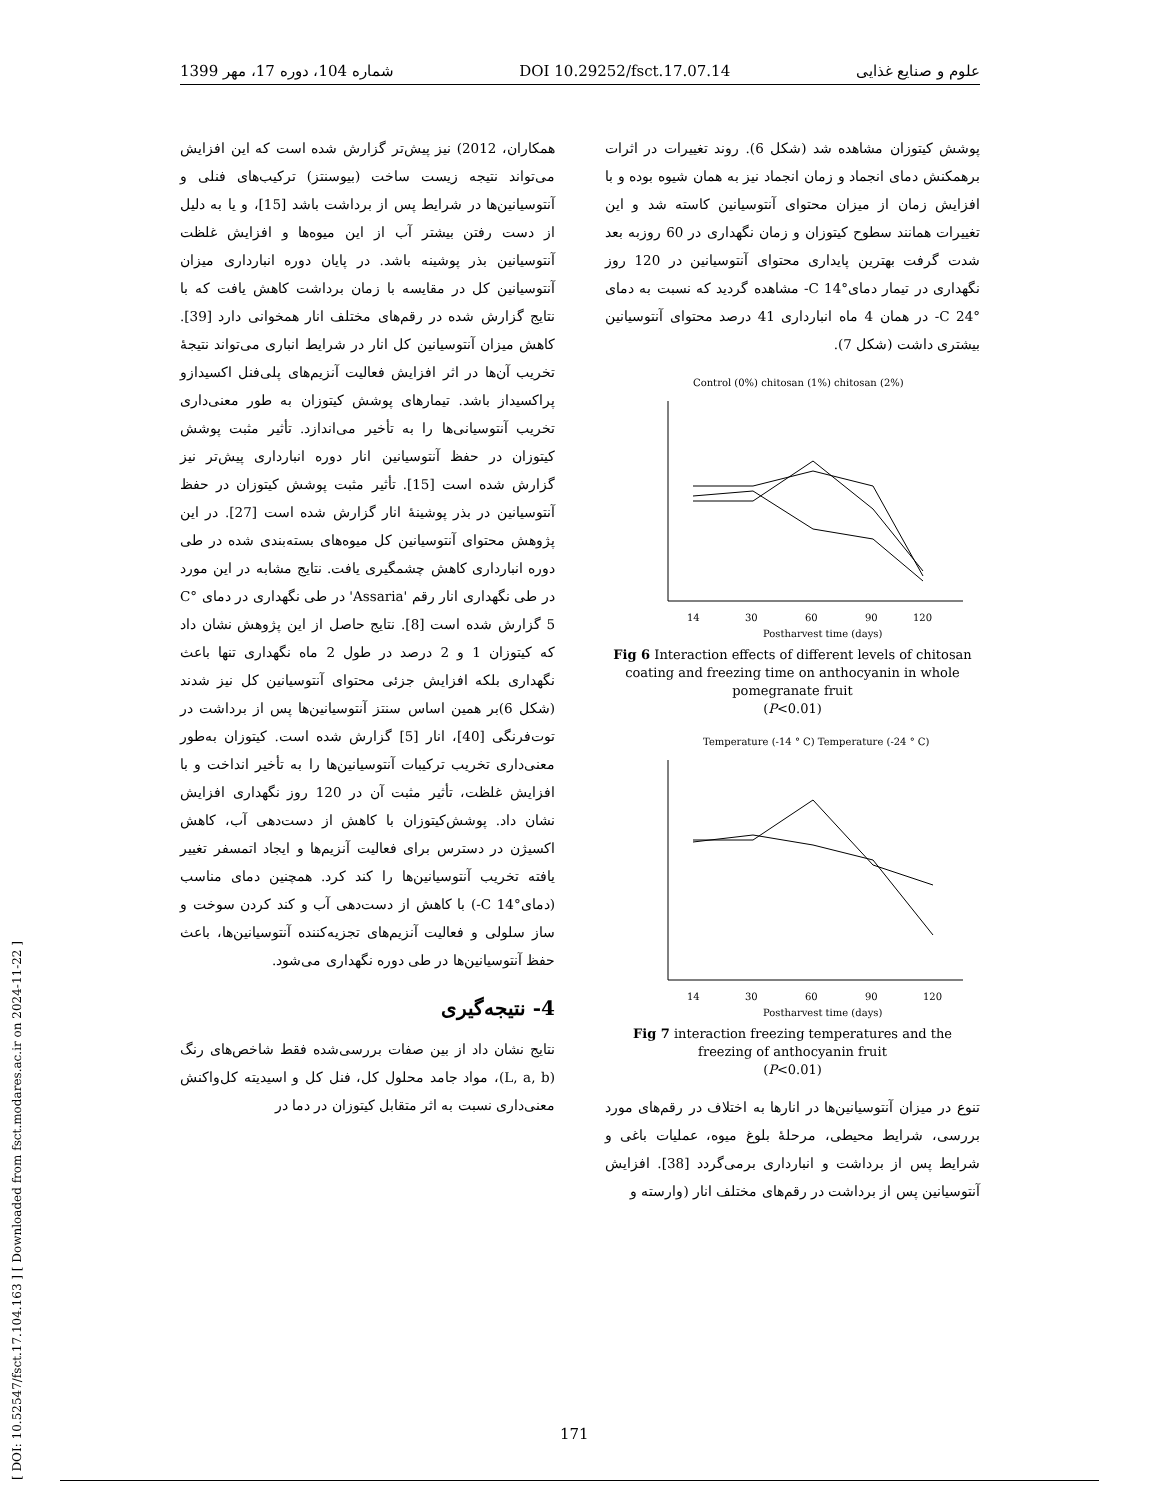[ DOI: 10.52547/fsct.17.104.163 ] [ Downloaded from fsct.modares.ac.ir on 2024-11-22 ]
علوم و صنایع غذایی DOI 10.29252/fsct.17.07.14 شماره 104، دوره 17، مهر 1399
پوشش کیتوزان مشاهده شد (شکل 6). روند تغییرات در اثرات برهمکنش دمای انجماد و زمان انجماد نیز به همان شیوه بوده و با افزایش زمان از میزان محتوای آنتوسیانین کاسته شد و این تغییرات همانند سطوح کیتوزان و زمان نگهداری در 60 روزبه بعد شدت گرفت بهترین پایداری محتوای آنتوسیانین در 120 روز نگهداری در تیمار دمای°C 14- مشاهده گردید که نسبت به دمای °C 24- در همان 4 ماه انبارداری 41 درصد محتوای آنتوسیانین بیشتری داشت (شکل 7).
Control (0%) chitosan (1%) chitosan (2%)
14
30
60
90
120
Postharvest time (days)
Fig 6 Interaction effects of different levels of chitosan coating and freezing time on anthocyanin in whole pomegranate fruit
(P<0.01)
Temperature (-14 ° C) Temperature (-24 ° C)
14
30
60
90
120
Postharvest time (days)
Fig 7 interaction freezing temperatures and the freezing of anthocyanin fruit
(P<0.01)
تنوع در میزان آنتوسیانین‌ها در انارها به اختلاف در رقم‌های مورد بررسی، شرایط محیطی، مرحلهٔ بلوغ میوه، عملیات باغی و شرایط پس از برداشت و انبارداری برمی‌گردد [38]. افزایش آنتوسیانین پس از برداشت در رقم‌های مختلف انار (وارسته و
همکاران، 2012) نیز پیش‌تر گزارش شده است که این افزایش می‌تواند نتیجه زیست ساخت (بیوسنتز) ترکیب‌های فنلی و آنتوسیانین‌ها در شرایط پس از برداشت باشد [15]، و یا به دلیل از دست رفتن بیشتر آب از این میوه‌ها و افزایش غلظت آنتوسیانین بذر پوشینه باشد. در پایان دوره انبارداری میزان آنتوسیانین کل در مقایسه با زمان برداشت کاهش یافت که با نتایج گزارش شده در رقم‌های مختلف انار همخوانی دارد [39]. کاهش میزان آنتوسیانین کل انار در شرایط انباری می‌تواند نتیجهٔ تخریب آن‌ها در اثر افزایش فعالیت آنزیم‌های پلی‌فنل اکسیدازو پراکسیداز باشد. تیمارهای پوشش کیتوزان به طور معنی‌داری تخریب آنتوسیانی‌ها را به تأخیر می‌اندازد. تأثیر مثبت پوشش کیتوزان در حفظ آنتوسیانین انار دوره انبارداری پیش‌تر نیز گزارش شده است [15]. تأثیر مثبت پوشش کیتوزان در حفظ آنتوسیانین در بذر پوشینهٔ انار گزارش شده است [27]. در این پژوهش محتوای آنتوسیانین کل میوه‌های بسته‌بندی شده در طی دوره انبارداری کاهش چشمگیری یافت. نتایج مشابه در این مورد در طی نگهداری انار رقم 'Assaria' در طی نگهداری در دمای °C 5 گزارش شده است [8]. نتایج حاصل از این پژوهش نشان داد که کیتوزان 1 و 2 درصد در طول 2 ماه نگهداری تنها باعث نگهداری بلکه افزایش جزئی محتوای آنتوسیانین کل نیز شدند (شکل 6)بر همین اساس سنتز آنتوسیانین‌ها پس از برداشت در توت‌فرنگی [40]، انار [5] گزارش شده است. کیتوزان به‌طور معنی‌داری تخریب ترکیبات آنتوسیانین‌ها را به تأخیر انداخت و با افزایش غلظت، تأثیر مثبت آن در 120 روز نگهداری افزایش نشان داد. پوشش‌کیتوزان با کاهش از دست‌دهی آب، کاهش اکسیژن در دسترس برای فعالیت آنزیم‌ها و ایجاد اتمسفر تغییر یافته تخریب آنتوسیانین‌ها را کند کرد. همچنین دمای مناسب (دمای°C 14-) با کاهش از دست‌دهی آب و کند کردن سوخت و ساز سلولی و فعالیت آنزیم‌های تجزیه‌کننده آنتوسیانین‌ها، باعث حفظ آنتوسیانین‌ها در طی دوره نگهداری می‌شود.
4- نتیجه‌گیری
نتایج نشان داد از بین صفات بررسی‌شده فقط شاخص‌های رنگ (L, a, b)، مواد جامد محلول کل، فنل کل و اسیدیته کل‌واکنش معنی‌داری نسبت به اثر متقابل کیتوزان در دما در
171